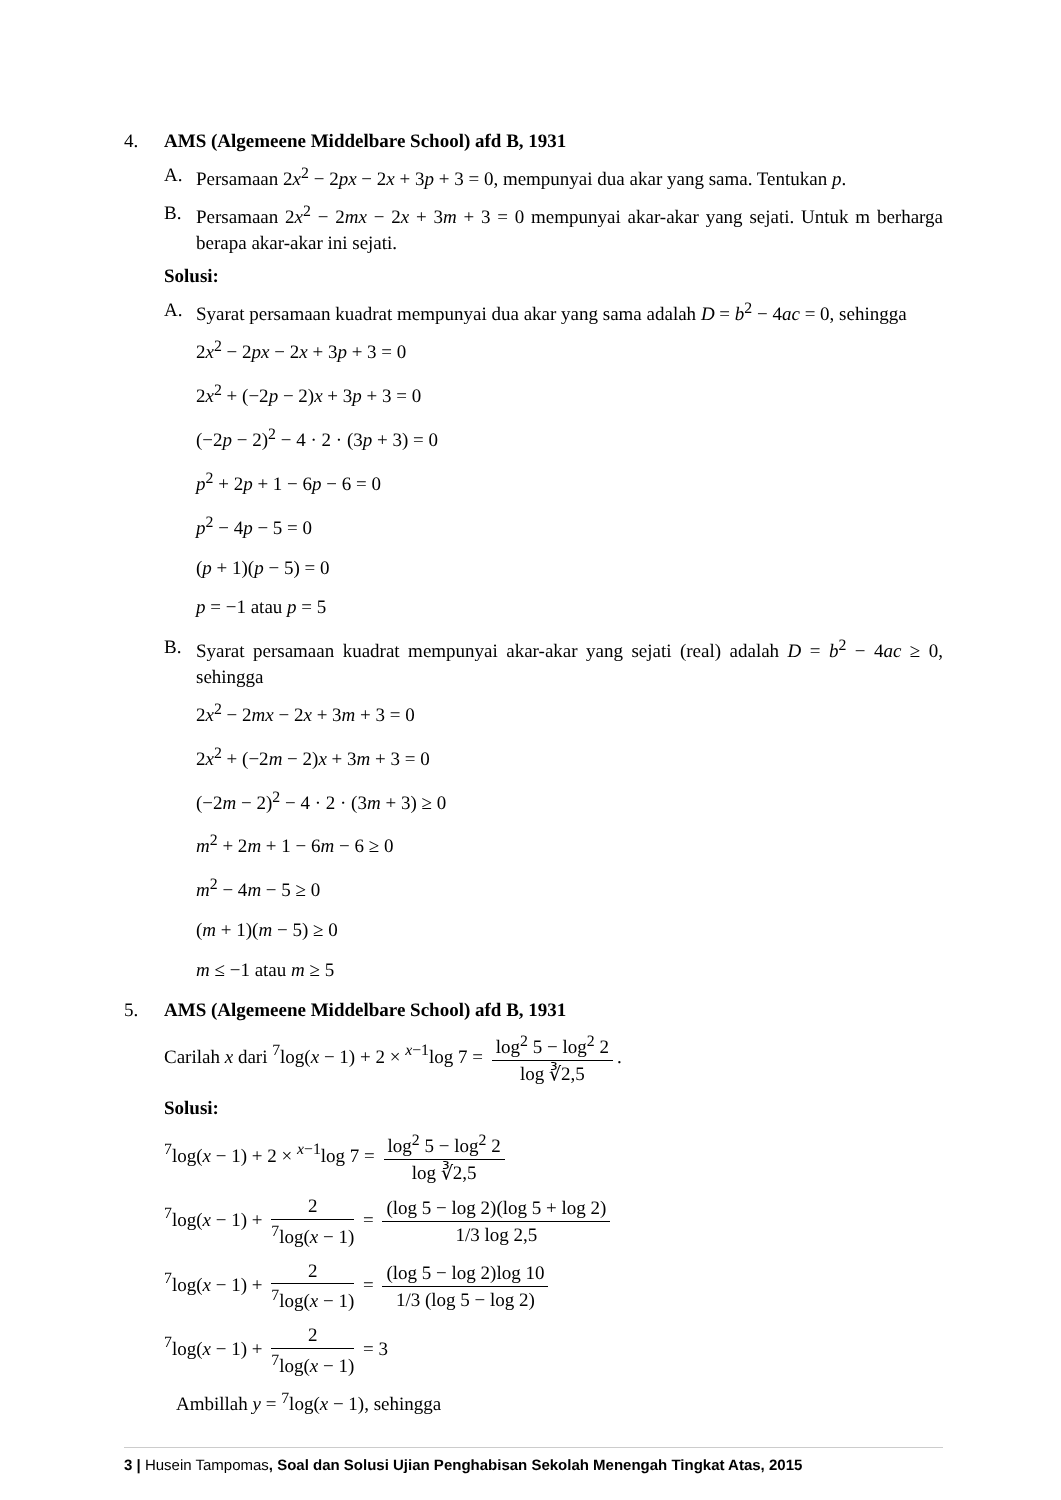4. AMS (Algemeene Middelbare School) afd B, 1931
A. Persamaan 2x<sup>2</sup> − 2px − 2x + 3p + 3 = 0, mempunyai dua akar yang sama. Tentukan p.
B. Persamaan 2x<sup>2</sup> − 2mx − 2x + 3m + 3 = 0 mempunyai akar-akar yang sejati. Untuk m berharga berapa akar-akar ini sejati.
Solusi:
A. Syarat persamaan kuadrat mempunyai dua akar yang sama adalah D = b<sup>2</sup> − 4ac = 0, sehingga
2x<sup>2</sup> − 2px − 2x + 3p + 3 = 0
2x<sup>2</sup> + (−2p − 2)x + 3p + 3 = 0
(−2p − 2)<sup>2</sup> − 4 · 2 · (3p + 3) = 0
p<sup>2</sup> + 2p + 1 − 6p − 6 = 0
p<sup>2</sup> − 4p − 5 = 0
(p + 1)(p − 5) = 0
p = −1 atau p = 5
B. Syarat persamaan kuadrat mempunyai akar-akar yang sejati (real) adalah D = b<sup>2</sup> − 4ac ≥ 0, sehingga
2x<sup>2</sup> − 2mx − 2x + 3m + 3 = 0
2x<sup>2</sup> + (−2m − 2)x + 3m + 3 = 0
(−2m − 2)<sup>2</sup> − 4 · 2 · (3m + 3) ≥ 0
m<sup>2</sup> + 2m + 1 − 6m − 6 ≥ 0
m<sup>2</sup> − 4m − 5 ≥ 0
(m + 1)(m − 5) ≥ 0
m ≤ −1 atau m ≥ 5
5. AMS (Algemeene Middelbare School) afd B, 1931
Carilah x dari <sup>7</sup>log(x − 1) + 2 × <sup>x−1</sup>log 7 = log<sup>2</sup> 5 − log<sup>2</sup> 2 log ∛2,5.
Solusi:
<sup>7</sup> log(x − 1) + 2 × <sup>x−1</sup>log 7 = log<sup>2</sup> 5 − log<sup>2</sup> 2 log ∛2,5
<sup>7</sup> log(x − 1) + 2<sup>7</sup>log(x − 1) = (log 5 − log 2)(log 5 + log 2) 1/3 log 2,5
<sup>7</sup> log(x − 1) + 2<sup>7</sup>log(x − 1) = (log 5 − log 2)log 10 1/3 (log 5 − log 2)
<sup>7</sup> log(x − 1) + 2<sup>7</sup>log(x − 1) = 3
Ambillah y = <sup>7</sup>log(x − 1), sehingga
3 | Husein Tampomas, Soal dan Solusi Ujian Penghabisan Sekolah Menengah Tingkat Atas, 2015